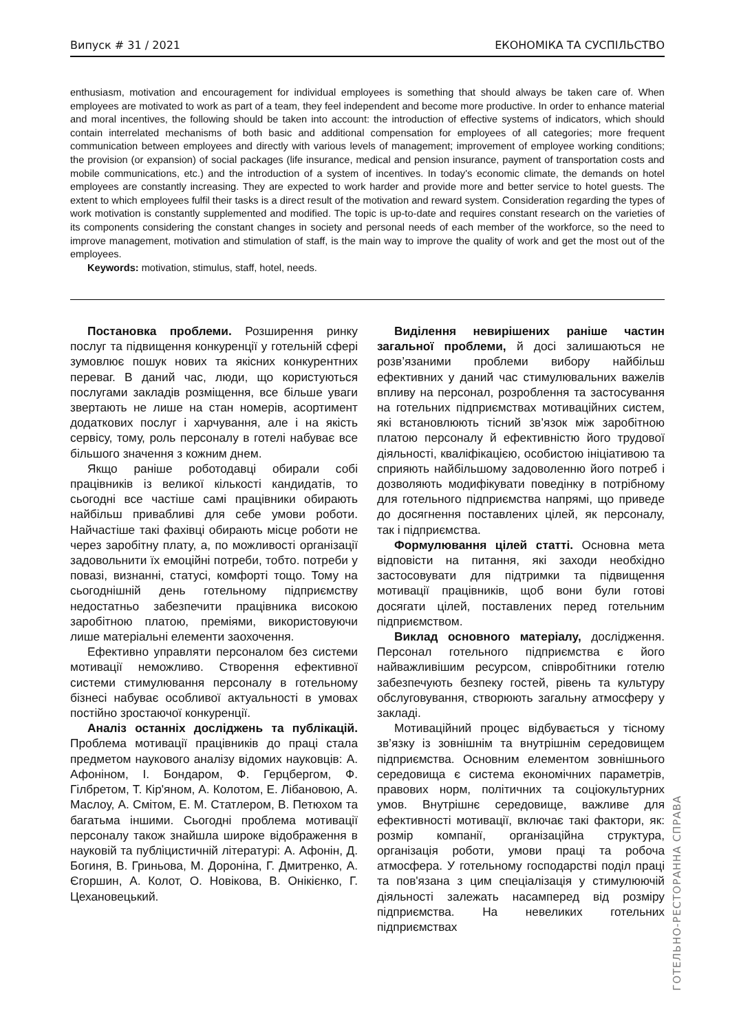Випуск # 31 / 2021 ЕКОНОМІКА ТА СУСПІЛЬСТВО
enthusiasm, motivation and encouragement for individual employees is something that should always be taken care of. When employees are motivated to work as part of a team, they feel independent and become more productive. In order to enhance material and moral incentives, the following should be taken into account: the introduction of effective systems of indicators, which should contain interrelated mechanisms of both basic and additional compensation for employees of all categories; more frequent communication between employees and directly with various levels of management; improvement of employee working conditions; the provision (or expansion) of social packages (life insurance, medical and pension insurance, payment of transportation costs and mobile communications, etc.) and the introduction of a system of incentives. In today's economic climate, the demands on hotel employees are constantly increasing. They are expected to work harder and provide more and better service to hotel guests. The extent to which employees fulfil their tasks is a direct result of the motivation and reward system. Consideration regarding the types of work motivation is constantly supplemented and modified. The topic is up-to-date and requires constant research on the varieties of its components considering the constant changes in society and personal needs of each member of the workforce, so the need to improve management, motivation and stimulation of staff, is the main way to improve the quality of work and get the most out of the employees.
Keywords: motivation, stimulus, staff, hotel, needs.
Постановка проблеми. Розширення ринку послуг та підвищення конкуренції у готельній сфері зумовлює пошук нових та якісних конкурентних переваг. В даний час, люди, що користуються послугами закладів розміщення, все більше уваги звертають не лише на стан номерів, асортимент додаткових послуг і харчування, але і на якість сервісу, тому, роль персоналу в готелі набуває все більшого значення з кожним днем.
Якщо раніше роботодавці обирали собі працівників із великої кількості кандидатів, то сьогодні все частіше самі працівники обирають найбільш привабливі для себе умови роботи. Найчастіше такі фахівці обирають місце роботи не через заробітну плату, а, по можливості організації задовольнити їх емоційні потреби, тобто. потреби у повазі, визнанні, статусі, комфорті тощо. Тому на сьогоднішній день готельному підприємству недостатньо забезпечити працівника високою заробітною платою, преміями, використовуючи лише матеріальні елементи заохочення.
Ефективно управляти персоналом без системи мотивації неможливо. Створення ефективної системи стимулювання персоналу в готельному бізнесі набуває особливої актуальності в умовах постійно зростаючої конкуренції.
Аналіз останніх досліджень та публікацій. Проблема мотивації працівників до праці стала предметом наукового аналізу відомих науковців: А. Афоніном, І. Бондаром, Ф. Герцбергом, Ф. Гілбретом, Т. Кір'яном, А. Колотом, Е. Лібановою, А. Маслоу, А. Смітом, Е. М. Статлером, В. Петюхом та багатьма іншими. Сьогодні проблема мотивації персоналу також знайшла широке відображення в науковій та публіцистичній літературі: А. Афонін, Д. Богиня, В. Гриньова, М. Дороніна, Г. Дмитренко, А. Єгоршин, А. Колот, О. Новікова, В. Онікієнко, Г. Цехановецький.
Виділення невирішених раніше частин загальної проблеми, й досі залишаються не розв’язаними проблеми вибору найбільш ефективних у даний час стимулювальних важелів впливу на персонал, розроблення та застосування на готельних підприємствах мотиваційних систем, які встановлюють тісний зв’язок між заробітною платою персоналу й ефективністю його трудової діяльності, кваліфікацією, особистою ініціативою та сприяють найбільшому задоволенню його потреб і дозволяють модифікувати поведінку в потрібному для готельного підприємства напрямі, що приведе до досягнення поставлених цілей, як персоналу, так і підприємства.
Формулювання цілей статті. Основна мета відповісти на питання, які заходи необхідно застосовувати для підтримки та підвищення мотивації працівників, щоб вони були готові досягати цілей, поставлених перед готельним підприємством.
Виклад основного матеріалу, дослідження. Персонал готельного підприємства є його найважливішим ресурсом, співробітники готелю забезпечують безпеку гостей, рівень та культуру обслуговування, створюють загальну атмосферу у закладі.
Мотиваційний процес відбувається у тісному зв’язку із зовнішнім та внутрішнім середовищем підприємства. Основним елементом зовнішнього середовища є система економічних параметрів, правових норм, політичних та соціокультурних умов. Внутрішнє середовище, важливе для ефективності мотивації, включає такі фактори, як: розмір компанії, організаційна структура, організація роботи, умови праці та робоча атмосфера. У готельному господарстві поділ праці та пов'язана з цим спеціалізація у стимулюючій діяльності залежать насамперед від розміру підприємства. На невеликих готельних підприємствах
ГОТЕЛЬНО-РЕСТОРАННА СПРАВА